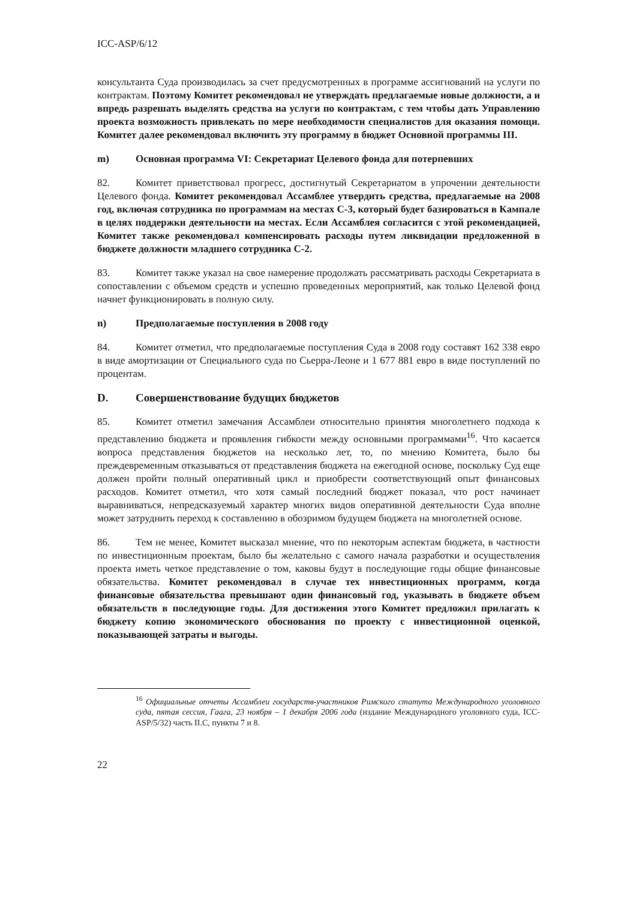ICC-ASP/6/12
консультанта Суда производилась за счет предусмотренных в программе ассигнований на услуги по контрактам. Поэтому Комитет рекомендовал не утверждать предлагаемые новые должности, а и впредь разрешать выделять средства на услуги по контрактам, с тем чтобы дать Управлению проекта возможность привлекать по мере необходимости специалистов для оказания помощи. Комитет далее рекомендовал включить эту программу в бюджет Основной программы III.
m) Основная программа VI: Секретариат Целевого фонда для потерпевших
82. Комитет приветствовал прогресс, достигнутый Секретариатом в упрочении деятельности Целевого фонда. Комитет рекомендовал Ассамблее утвердить средства, предлагаемые на 2008 год, включая сотрудника по программам на местах С-3, который будет базироваться в Кампале в целях поддержки деятельности на местах. Если Ассамблея согласится с этой рекомендацией, Комитет также рекомендовал компенсировать расходы путем ликвидации предложенной в бюджете должности младшего сотрудника С-2.
83. Комитет также указал на свое намерение продолжать рассматривать расходы Секретариата в сопоставлении с объемом средств и успешно проведенных мероприятий, как только Целевой фонд начнет функционировать в полную силу.
n) Предполагаемые поступления в 2008 году
84. Комитет отметил, что предполагаемые поступления Суда в 2008 году составят 162 338 евро в виде амортизации от Специального суда по Сьерра-Леоне и 1 677 881 евро в виде поступлений по процентам.
D. Совершенствование будущих бюджетов
85. Комитет отметил замечания Ассамблеи относительно принятия многолетнего подхода к представлению бюджета и проявления гибкости между основными программами<sup>16</sup>. Что касается вопроса представления бюджетов на несколько лет, то, по мнению Комитета, было бы преждевременным отказываться от представления бюджета на ежегодной основе, поскольку Суд еще должен пройти полный оперативный цикл и приобрести соответствующий опыт финансовых расходов. Комитет отметил, что хотя самый последний бюджет показал, что рост начинает выравниваться, непредсказуемый характер многих видов оперативной деятельности Суда вполне может затруднить переход к составлению в обозримом будущем бюджета на многолетней основе.
86. Тем не менее, Комитет высказал мнение, что по некоторым аспектам бюджета, в частности по инвестиционным проектам, было бы желательно с самого начала разработки и осуществления проекта иметь четкое представление о том, каковы будут в последующие годы общие финансовые обязательства. Комитет рекомендовал в случае тех инвестиционных программ, когда финансовые обязательства превышают один финансовый год, указывать в бюджете объем обязательств в последующие годы. Для достижения этого Комитет предложил прилагать к бюджету копию экономического обоснования по проекту с инвестиционной оценкой, показывающей затраты и выгоды.
<sup>16</sup> Официальные отчеты Ассамблеи государств-участников Римского статута Международного уголовного суда, пятая сессия, Гаага, 23 ноября – 1 декабря 2006 года (издание Международного уголовного суда, ICC-ASP/5/32) часть II.C, пункты 7 и 8.
22